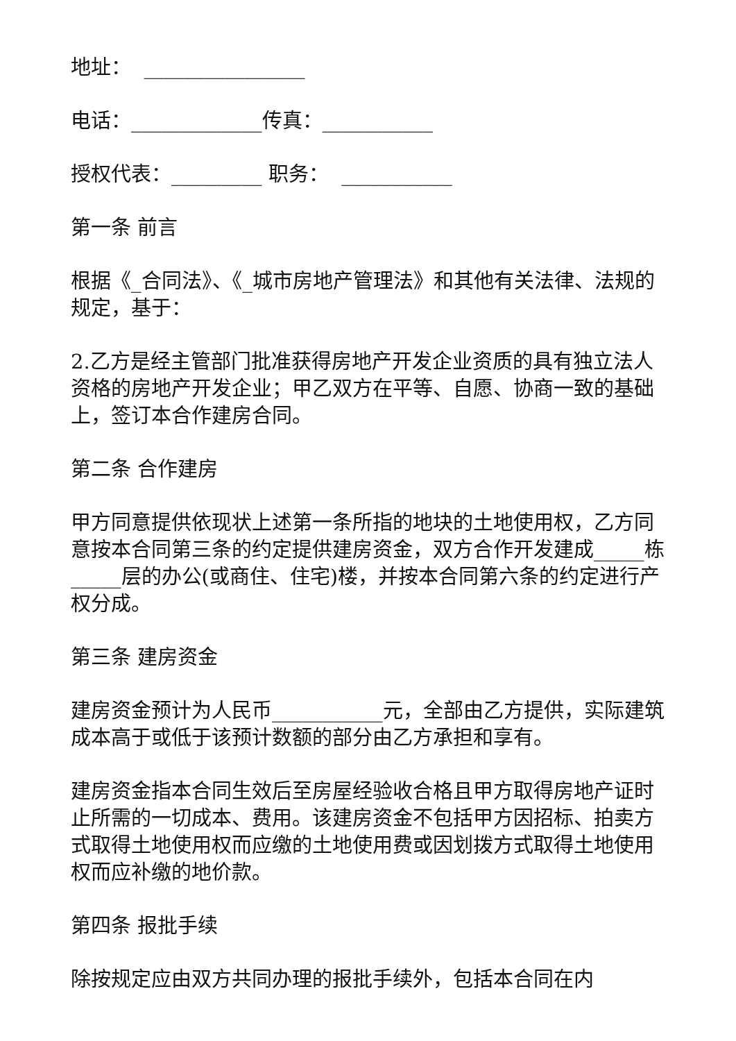地址： ________________
电话：_____________传真：___________
授权代表：_________ 职务： ___________
第一条 前言
根据《_合同法》、《_城市房地产管理法》和其他有关法律、法规的规定，基于：
2.乙方是经主管部门批准获得房地产开发企业资质的具有独立法人资格的房地产开发企业；甲乙双方在平等、自愿、协商一致的基础上，签订本合作建房合同。
第二条 合作建房
甲方同意提供依现状上述第一条所指的地块的土地使用权，乙方同意按本合同第三条的约定提供建房资金，双方合作开发建成_____栋_____层的办公(或商住、住宅)楼，并按本合同第六条的约定进行产权分成。
第三条 建房资金
建房资金预计为人民币___________元，全部由乙方提供，实际建筑成本高于或低于该预计数额的部分由乙方承担和享有。
建房资金指本合同生效后至房屋经验收合格且甲方取得房地产证时止所需的一切成本、费用。该建房资金不包括甲方因招标、拍卖方式取得土地使用权而应缴的土地使用费或因划拨方式取得土地使用权而应补缴的地价款。
第四条 报批手续
除按规定应由双方共同办理的报批手续外，包括本合同在内